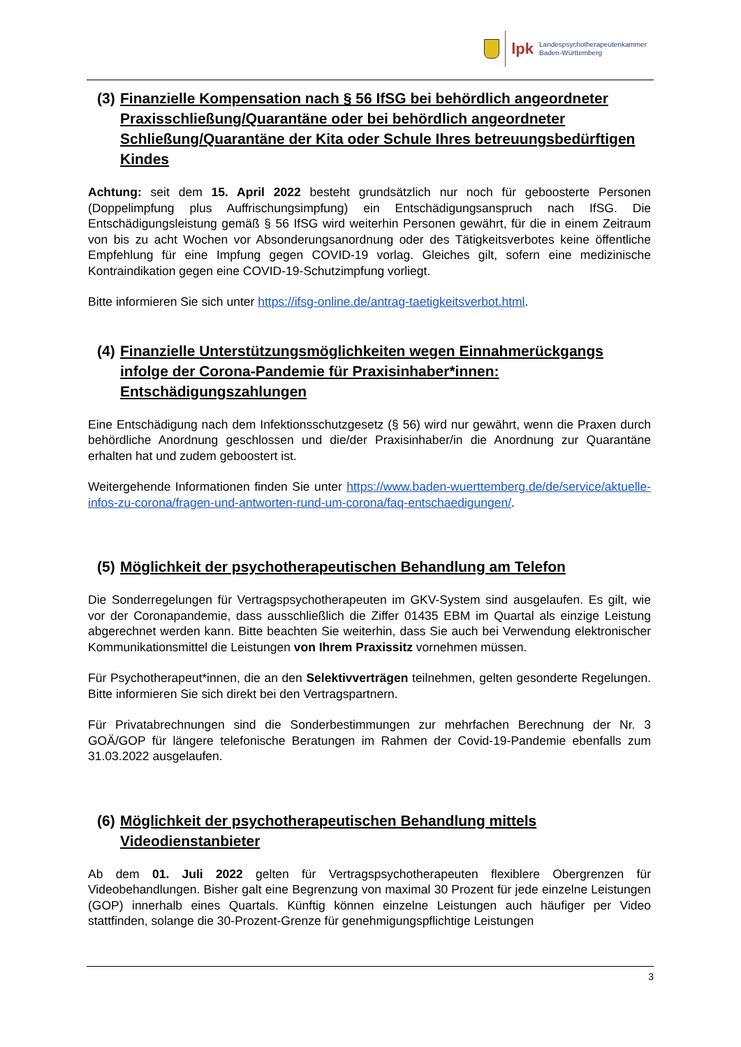lpk
Landespsychotherapeutenkammer
Baden-Württemberg
(3) Finanzielle Kompensation nach § 56 IfSG bei behördlich angeordneter Praxisschließung/Quarantäne oder bei behördlich angeordneter Schließung/Quarantäne der Kita oder Schule Ihres betreuungsbedürftigen Kindes
Achtung: seit dem 15. April 2022 besteht grundsätzlich nur noch für geboosterte Personen (Doppelimpfung plus Auffrischungsimpfung) ein Entschädigungsanspruch nach IfSG. Die Entschädigungsleistung gemäß § 56 IfSG wird weiterhin Personen gewährt, für die in einem Zeitraum von bis zu acht Wochen vor Absonderungsanordnung oder des Tätigkeitsverbotes keine öffentliche Empfehlung für eine Impfung gegen COVID-19 vorlag. Gleiches gilt, sofern eine medizinische Kontraindikation gegen eine COVID-19-Schutzimpfung vorliegt.
Bitte informieren Sie sich unter https://ifsg-online.de/antrag-taetigkeitsverbot.html.
(4) Finanzielle Unterstützungsmöglichkeiten wegen Einnahmerückgangs infolge der Corona-Pandemie für Praxisinhaber*innen: Entschädigungszahlungen
Eine Entschädigung nach dem Infektionsschutzgesetz (§ 56) wird nur gewährt, wenn die Praxen durch behördliche Anordnung geschlossen und die/der Praxisinhaber/in die Anordnung zur Quarantäne erhalten hat und zudem geboostert ist.
Weitergehende Informationen finden Sie unter https://www.baden-wuerttemberg.de/de/service/aktuelle-infos-zu-corona/fragen-und-antworten-rund-um-corona/faq-entschaedigungen/.
(5) Möglichkeit der psychotherapeutischen Behandlung am Telefon
Die Sonderregelungen für Vertragspsychotherapeuten im GKV-System sind ausgelaufen. Es gilt, wie vor der Coronapandemie, dass ausschließlich die Ziffer 01435 EBM im Quartal als einzige Leistung abgerechnet werden kann. Bitte beachten Sie weiterhin, dass Sie auch bei Verwendung elektronischer Kommunikationsmittel die Leistungen von Ihrem Praxissitz vornehmen müssen.
Für Psychotherapeut*innen, die an den Selektivverträgen teilnehmen, gelten gesonderte Regelungen. Bitte informieren Sie sich direkt bei den Vertragspartnern.
Für Privatabrechnungen sind die Sonderbestimmungen zur mehrfachen Berechnung der Nr. 3 GOÄ/GOP für längere telefonische Beratungen im Rahmen der Covid-19-Pandemie ebenfalls zum 31.03.2022 ausgelaufen.
(6) Möglichkeit der psychotherapeutischen Behandlung mittels Videodienstanbieter
Ab dem 01. Juli 2022 gelten für Vertragspsychotherapeuten flexiblere Obergrenzen für Videobehandlungen. Bisher galt eine Begrenzung von maximal 30 Prozent für jede einzelne Leistungen (GOP) innerhalb eines Quartals. Künftig können einzelne Leistungen auch häufiger per Video stattfinden, solange die 30-Prozent-Grenze für genehmigungspflichtige Leistungen
3